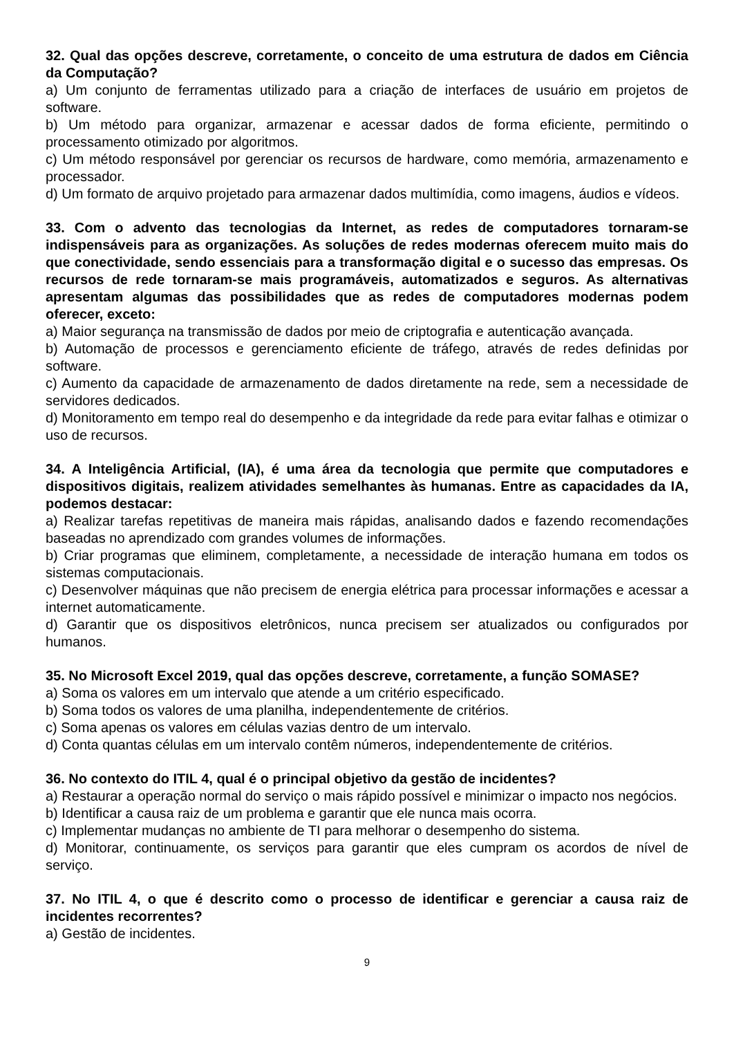32. Qual das opções descreve, corretamente, o conceito de uma estrutura de dados em Ciência da Computação?
a) Um conjunto de ferramentas utilizado para a criação de interfaces de usuário em projetos de software.
b) Um método para organizar, armazenar e acessar dados de forma eficiente, permitindo o processamento otimizado por algoritmos.
c) Um método responsável por gerenciar os recursos de hardware, como memória, armazenamento e processador.
d) Um formato de arquivo projetado para armazenar dados multimídia, como imagens, áudios e vídeos.
33. Com o advento das tecnologias da Internet, as redes de computadores tornaram-se indispensáveis para as organizações. As soluções de redes modernas oferecem muito mais do que conectividade, sendo essenciais para a transformação digital e o sucesso das empresas. Os recursos de rede tornaram-se mais programáveis, automatizados e seguros. As alternativas apresentam algumas das possibilidades que as redes de computadores modernas podem oferecer, exceto:
a) Maior segurança na transmissão de dados por meio de criptografia e autenticação avançada.
b) Automação de processos e gerenciamento eficiente de tráfego, através de redes definidas por software.
c) Aumento da capacidade de armazenamento de dados diretamente na rede, sem a necessidade de servidores dedicados.
d) Monitoramento em tempo real do desempenho e da integridade da rede para evitar falhas e otimizar o uso de recursos.
34. A Inteligência Artificial, (IA), é uma área da tecnologia que permite que computadores e dispositivos digitais, realizem atividades semelhantes às humanas. Entre as capacidades da IA, podemos destacar:
a) Realizar tarefas repetitivas de maneira mais rápidas, analisando dados e fazendo recomendações baseadas no aprendizado com grandes volumes de informações.
b) Criar programas que eliminem, completamente, a necessidade de interação humana em todos os sistemas computacionais.
c) Desenvolver máquinas que não precisem de energia elétrica para processar informações e acessar a internet automaticamente.
d) Garantir que os dispositivos eletrônicos, nunca precisem ser atualizados ou configurados por humanos.
35. No Microsoft Excel 2019, qual das opções descreve, corretamente, a função SOMASE?
a) Soma os valores em um intervalo que atende a um critério especificado.
b) Soma todos os valores de uma planilha, independentemente de critérios.
c) Soma apenas os valores em células vazias dentro de um intervalo.
d) Conta quantas células em um intervalo contêm números, independentemente de critérios.
36. No contexto do ITIL 4, qual é o principal objetivo da gestão de incidentes?
a) Restaurar a operação normal do serviço o mais rápido possível e minimizar o impacto nos negócios.
b) Identificar a causa raiz de um problema e garantir que ele nunca mais ocorra.
c) Implementar mudanças no ambiente de TI para melhorar o desempenho do sistema.
d) Monitorar, continuamente, os serviços para garantir que eles cumpram os acordos de nível de serviço.
37. No ITIL 4, o que é descrito como o processo de identificar e gerenciar a causa raiz de incidentes recorrentes?
a) Gestão de incidentes.
9